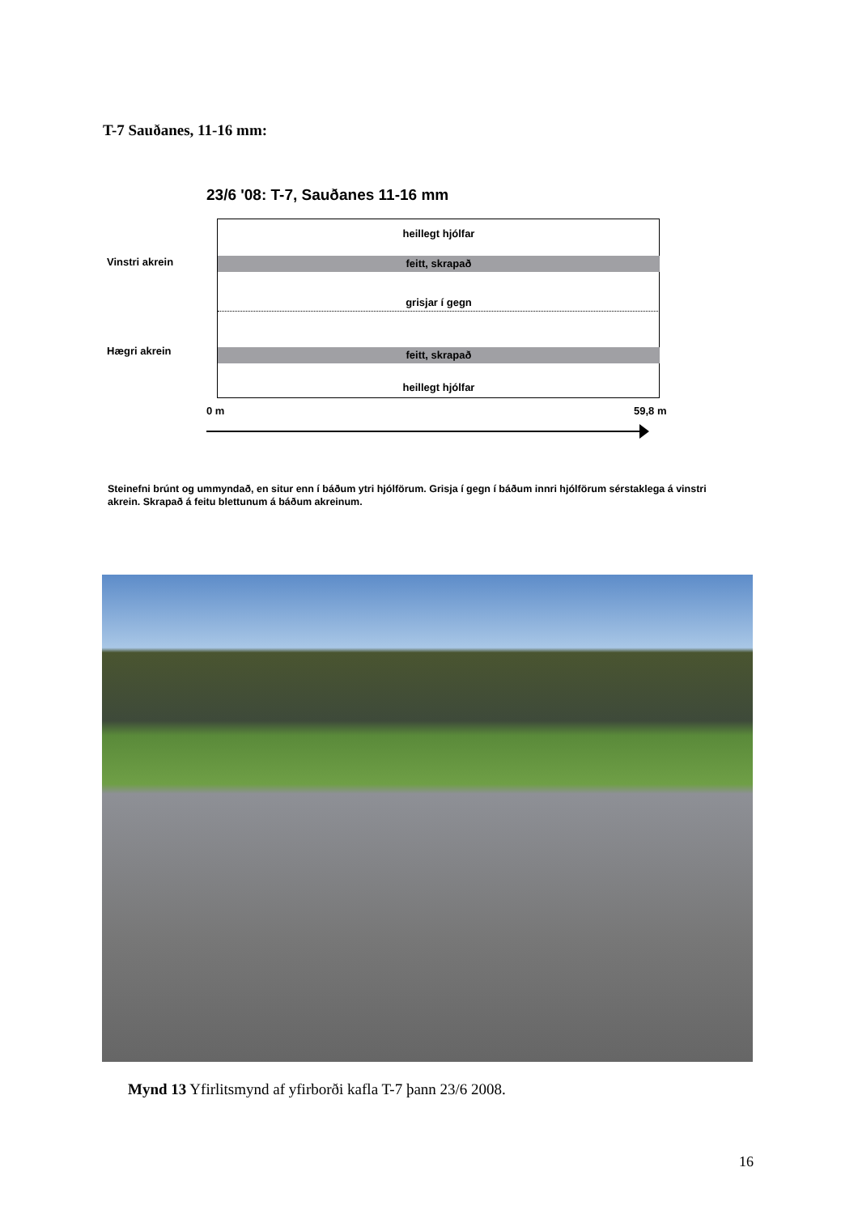T-7 Sauðanes, 11-16 mm:
23/6 '08: T-7, Sauðanes 11-16 mm
heillegt hjólfar
feitt, skrapað
grisjar í gegn
feitt, skrapað
heillegt hjólfar
Vinstri akrein
Hægri akrein
0 m 59,8 m
Steinefni brúnt og ummyndað, en situr enn í báðum ytri hjólförum. Grisja í gegn í báðum innri hjólförum sérstaklega á vinstri akrein. Skrapað á feitu blettunum á báðum akreinum.
Mynd 13 Yfirlitsmynd af yfirborði kafla T-7 þann 23/6 2008.
16